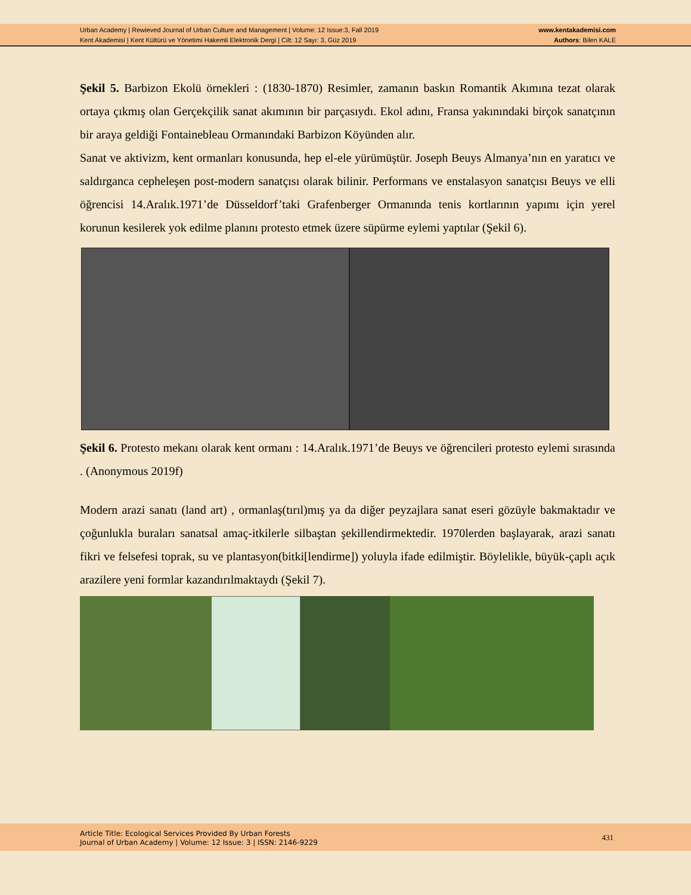Urban Academy | Rewieved Journal of Urban Culture and Management | Volume: 12 Issue:3, Fall 2019
Kent Akademisi | Kent Kültürü ve Yönetimi Hakemli Elektronik Dergi | Cilt: 12 Sayı: 3, Güz 2019
www.kentakademisi.com
Authors: Bilen KALE
Şekil 5. Barbizon Ekolü örnekleri : (1830-1870) Resimler, zamanın baskın Romantik Akımına tezat olarak ortaya çıkmış olan Gerçekçilik sanat akımının bir parçasıydı. Ekol adını, Fransa yakınındaki birçok sanatçının bir araya geldiği Fontainebleau Ormanındaki Barbizon Köyünden alır.
Sanat ve aktivizm, kent ormanları konusunda, hep el-ele yürümüştür. Joseph Beuys Almanya’nın en yaratıcı ve saldırganca cepheleşen post-modern sanatçısı olarak bilinir. Performans ve enstalasyon sanatçısı Beuys ve elli öğrencisi 14.Aralık.1971’de Düsseldorf’taki Grafenberger Ormanında tenis kortlarının yapımı için yerel korunun kesilerek yok edilme planını protesto etmek üzere süpürme eylemi yaptılar (Şekil 6).
Şekil 6. Protesto mekanı olarak kent ormanı : 14.Aralık.1971’de Beuys ve öğrencileri protesto eylemi sırasında . (Anonymous 2019f)
Modern arazi sanatı (land art) , ormanlaş(tırıl)mış ya da diğer peyzajlara sanat eseri gözüyle bakmaktadır ve çoğunlukla buraları sanatsal amaç-itkilerle silbaştan şekillendirmektedir. 1970lerden başlayarak, arazi sanatı fikri ve felsefesi toprak, su ve plantasyon(bitki[lendirme]) yoluyla ifade edilmiştir. Böylelikle, büyük-çaplı açık arazilere yeni formlar kazandırılmaktaydı (Şekil 7).
Article Title: Ecological Services Provided By Urban Forests
Journal of Urban Academy | Volume: 12 Issue: 3 | ISSN: 2146-9229
431